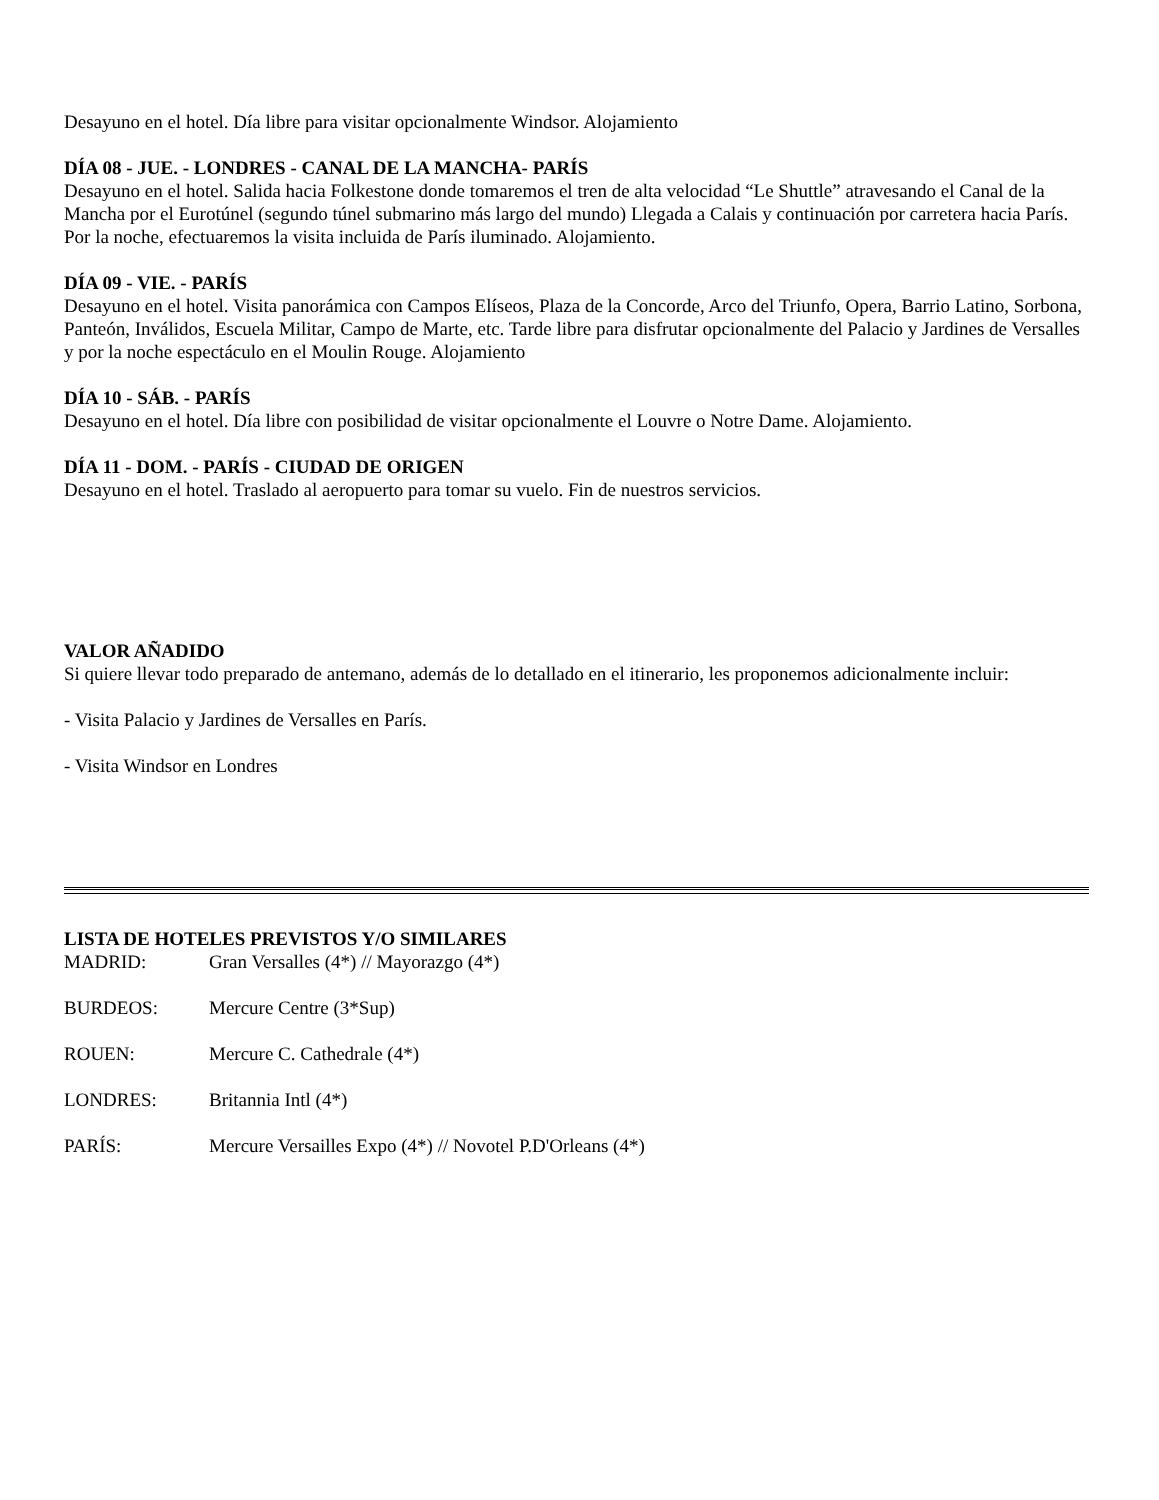Desayuno en el hotel. Día libre para visitar opcionalmente Windsor. Alojamiento
DÍA 08 - JUE. - LONDRES - CANAL DE LA MANCHA- PARÍS
Desayuno en el hotel. Salida hacia Folkestone donde tomaremos el tren de alta velocidad “Le Shuttle” atravesando el Canal de la Mancha por el Eurotúnel (segundo túnel submarino más largo del mundo) Llegada a Calais y continuación por carretera hacia París. Por la noche, efectuaremos la visita incluida de París iluminado. Alojamiento.
DÍA 09 - VIE. - PARÍS
Desayuno en el hotel. Visita panorámica con Campos Elíseos, Plaza de la Concorde, Arco del Triunfo, Opera, Barrio Latino, Sorbona, Panteón, Inválidos, Escuela Militar, Campo de Marte, etc. Tarde libre para disfrutar opcionalmente del Palacio y Jardines de Versalles y por la noche espectáculo en el Moulin Rouge. Alojamiento
DÍA 10 - SÁB. - PARÍS
Desayuno en el hotel. Día libre con posibilidad de visitar opcionalmente el Louvre o Notre Dame. Alojamiento.
DÍA 11 - DOM. - PARÍS - CIUDAD DE ORIGEN
Desayuno en el hotel. Traslado al aeropuerto para tomar su vuelo. Fin de nuestros servicios.
VALOR AÑADIDO
Si quiere llevar todo preparado de antemano, además de lo detallado en el itinerario, les proponemos adicionalmente incluir:
- Visita Palacio y Jardines de Versalles en París.
- Visita Windsor en Londres
LISTA DE HOTELES PREVISTOS Y/O SIMILARES
MADRID: Gran Versalles (4*) // Mayorazgo (4*)
BURDEOS: Mercure Centre (3*Sup)
ROUEN: Mercure C. Cathedrale (4*)
LONDRES: Britannia Intl (4*)
PARÍS: Mercure Versailles Expo (4*) // Novotel P.D'Orleans (4*)